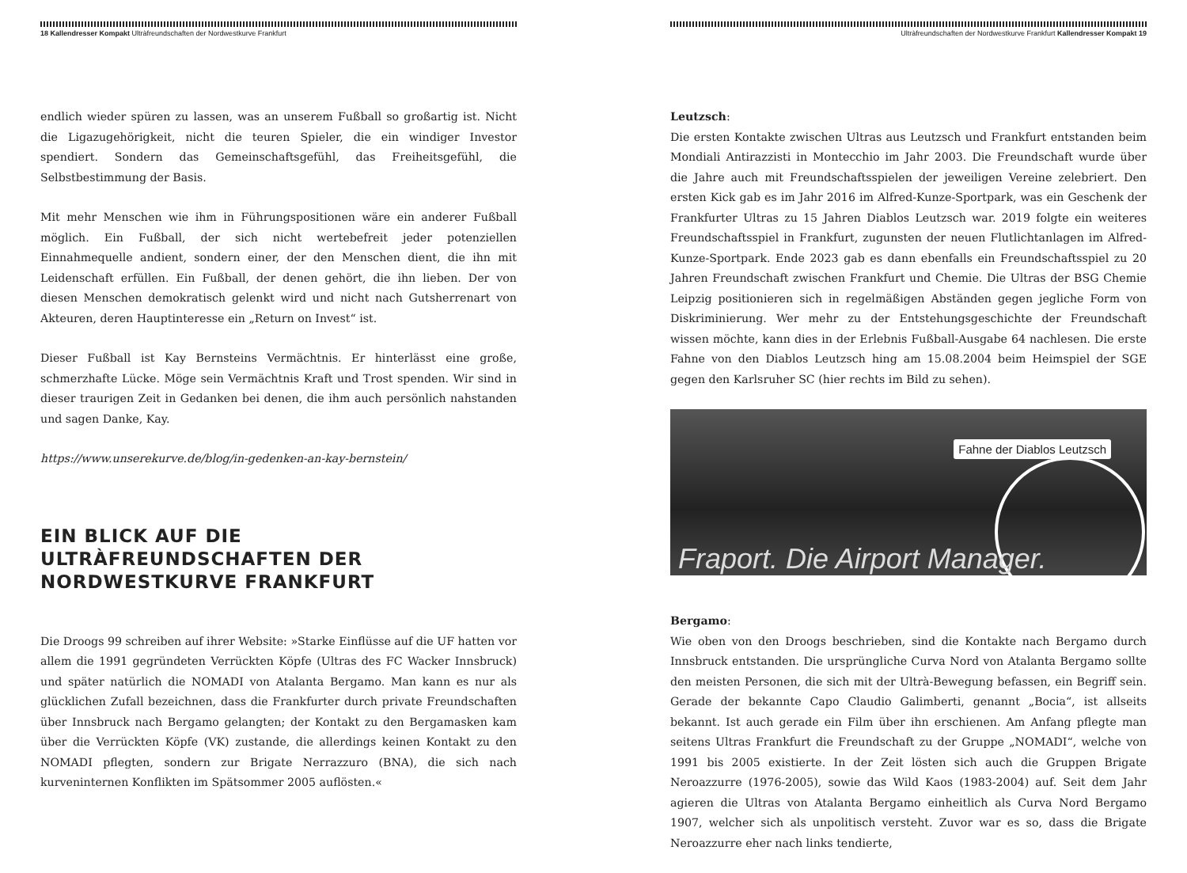18 Kallendresser Kompakt Ultràfreundschaften der Nordwestkurve Frankfurt
endlich wieder spüren zu lassen, was an unserem Fußball so großartig ist. Nicht die Ligazugehörigkeit, nicht die teuren Spieler, die ein windiger Investor spendiert. Sondern das Gemeinschaftsgefühl, das Freiheitsgefühl, die Selbstbestimmung der Basis.
Mit mehr Menschen wie ihm in Führungspositionen wäre ein anderer Fußball möglich. Ein Fußball, der sich nicht wertebefreit jeder potenziellen Einnahmequelle andient, sondern einer, der den Menschen dient, die ihn mit Leidenschaft erfüllen. Ein Fußball, der denen gehört, die ihn lieben. Der von diesen Menschen demokratisch gelenkt wird und nicht nach Gutsherrenart von Akteuren, deren Hauptinteresse ein „Return on Invest“ ist.
Dieser Fußball ist Kay Bernsteins Vermächtnis. Er hinterlässt eine große, schmerzhafte Lücke. Möge sein Vermächtnis Kraft und Trost spenden. Wir sind in dieser traurigen Zeit in Gedanken bei denen, die ihm auch persönlich nahstanden und sagen Danke, Kay.
https://www.unserekurve.de/blog/in-gedenken-an-kay-bernstein/
EIN BLICK AUF DIE ULTRÀFREUNDSCHAFTEN DER NORDWESTKURVE FRANKFURT
Die Droogs 99 schreiben auf ihrer Website: »Starke Einflüsse auf die UF hatten vor allem die 1991 gegründeten Verrückten Köpfe (Ultras des FC Wacker Innsbruck) und später natürlich die NOMADI von Atalanta Bergamo. Man kann es nur als glücklichen Zufall bezeichnen, dass die Frankfurter durch private Freundschaften über Innsbruck nach Bergamo gelangten; der Kontakt zu den Bergamasken kam über die Verrückten Köpfe (VK) zustande, die allerdings keinen Kontakt zu den NOMADI pflegten, sondern zur Brigate Nerrazzuro (BNA), die sich nach kurveninternen Konflikten im Spätsommer 2005 auflösten.«
Ultràfreundschaften der Nordwestkurve Frankfurt Kallendresser Kompakt 19
Leutzsch:
Die ersten Kontakte zwischen Ultras aus Leutzsch und Frankfurt entstanden beim Mondiali Antirazzisti in Montecchio im Jahr 2003. Die Freundschaft wurde über die Jahre auch mit Freundschaftsspielen der jeweiligen Vereine zelebriert. Den ersten Kick gab es im Jahr 2016 im Alfred-Kunze-Sportpark, was ein Geschenk der Frankfurter Ultras zu 15 Jahren Diablos Leutzsch war. 2019 folgte ein weiteres Freundschaftsspiel in Frankfurt, zugunsten der neuen Flutlichtanlagen im Alfred-Kunze-Sportpark. Ende 2023 gab es dann ebenfalls ein Freundschaftsspiel zu 20 Jahren Freundschaft zwischen Frankfurt und Chemie. Die Ultras der BSG Chemie Leipzig positionieren sich in regelmäßigen Abständen gegen jegliche Form von Diskriminierung. Wer mehr zu der Entstehungsgeschichte der Freundschaft wissen möchte, kann dies in der Erlebnis Fußball-Ausgabe 64 nachlesen. Die erste Fahne von den Diablos Leutzsch hing am 15.08.2004 beim Heimspiel der SGE gegen den Karlsruher SC (hier rechts im Bild zu sehen).
Fahne der Diablos Leutzsch
Fraport. Die Airport Manager.
Bergamo:
Wie oben von den Droogs beschrieben, sind die Kontakte nach Bergamo durch Innsbruck entstanden. Die ursprüngliche Curva Nord von Atalanta Bergamo sollte den meisten Personen, die sich mit der Ultrà-Bewegung befassen, ein Begriff sein. Gerade der bekannte Capo Claudio Galimberti, genannt „Bocia“, ist allseits bekannt. Ist auch gerade ein Film über ihn erschienen. Am Anfang pflegte man seitens Ultras Frankfurt die Freundschaft zu der Gruppe „NOMADI“, welche von 1991 bis 2005 existierte. In der Zeit lösten sich auch die Gruppen Brigate Neroazzurre (1976-2005), sowie das Wild Kaos (1983-2004) auf. Seit dem Jahr agieren die Ultras von Atalanta Bergamo einheitlich als Curva Nord Bergamo 1907, welcher sich als unpolitisch versteht. Zuvor war es so, dass die Brigate Neroazzurre eher nach links tendierte,